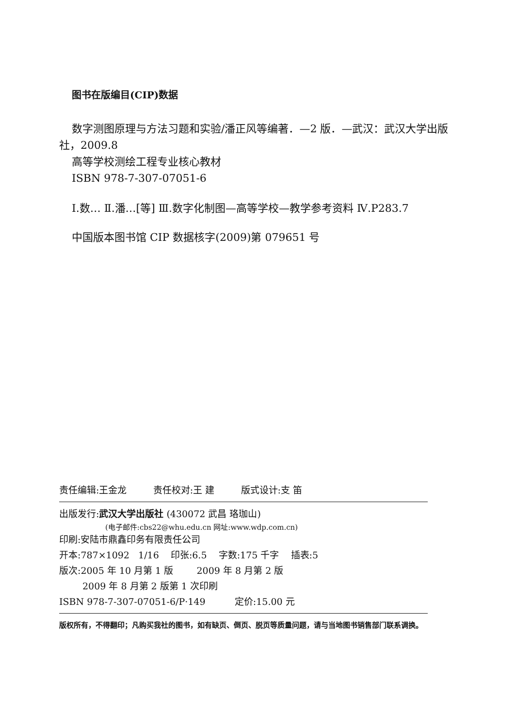图书在版编目(CIP)数据
数字测图原理与方法习题和实验/潘正风等编著．—2 版．—武汉：武汉大学出版社，2009.8
高等学校测绘工程专业核心教材
ISBN 978-7-307-07051-6
Ⅰ.数… Ⅱ.潘…[等] Ⅲ.数字化制图—高等学校—教学参考资料 Ⅳ.P283.7
中国版本图书馆 CIP 数据核字(2009)第 079651 号
责任编辑:王金龙 责任校对:王 建 版式设计:支 笛
出版发行:武汉大学出版社 (430072 武昌 珞珈山)
(电子邮件:cbs22@whu.edu.cn 网址:www.wdp.com.cn)
印刷:安陆市鼎鑫印务有限责任公司
开本:787×1092 1/16 印张:6.5 字数:175 千字 插表:5
版次:2005 年 10 月第 1 版 2009 年 8 月第 2 版
2009 年 8 月第 2 版第 1 次印刷
ISBN 978-7-307-07051-6/P·149 定价:15.00 元
版权所有，不得翻印；凡购买我社的图书，如有缺页、倒页、脱页等质量问题，请与当地图书销售部门联系调换。